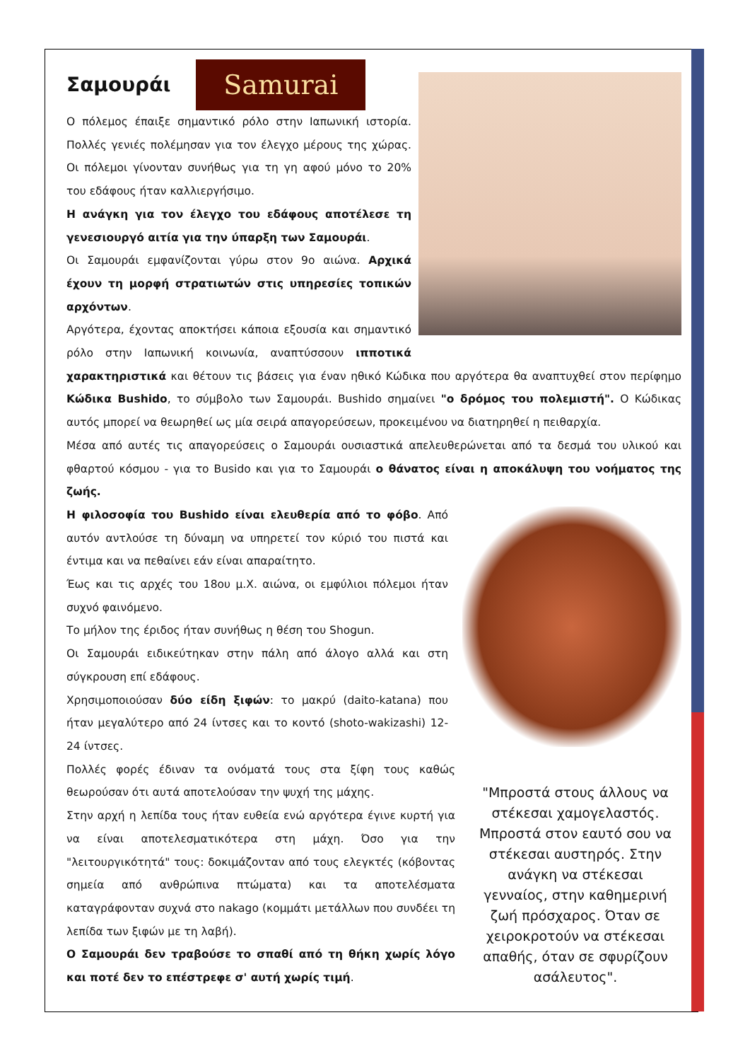Σαμουράι
Samurai
Ο πόλεμος έπαιξε σημαντικό ρόλο στην Ιαπωνική ιστορία. Πολλές γενιές πολέμησαν για τον έλεγχο μέρους της χώρας. Οι πόλεμοι γίνονταν συνήθως για τη γη αφού μόνο το 20% του εδάφους ήταν καλλιεργήσιμο.
Η ανάγκη για τον έλεγχο του εδάφους αποτέλεσε τη γενεσιουργό αιτία για την ύπαρξη των Σαμουράι.
Οι Σαμουράι εμφανίζονται γύρω στον 9ο αιώνα. Αρχικά έχουν τη μορφή στρατιωτών στις υπηρεσίες τοπικών αρχόντων.
Αργότερα, έχοντας αποκτήσει κάποια εξουσία και σημαντικό ρόλο στην Ιαπωνική κοινωνία, αναπτύσσουν ιπποτικά χαρακτηριστικά και θέτουν τις βάσεις για έναν ηθικό Κώδικα που αργότερα θα αναπτυχθεί στον περίφημο Κώδικα Bushido, το σύμβολο των Σαμουράι. Bushido σημαίνει "ο δρόμος του πολεμιστή". Ο Κώδικας αυτός μπορεί να θεωρηθεί ως μία σειρά απαγορεύσεων, προκειμένου να διατηρηθεί η πειθαρχία.
Μέσα από αυτές τις απαγορεύσεις ο Σαμουράι ουσιαστικά απελευθερώνεται από τα δεσμά του υλικού και φθαρτού κόσμου - για το Busido και για το Σαμουράι ο θάνατος είναι η αποκάλυψη του νοήματος της ζωής.
"Μπροστά στους άλλους να στέκεσαι χαμογελαστός. Μπροστά στον εαυτό σου να στέκεσαι αυστηρός. Στην ανάγκη να στέκεσαι γενναίος, στην καθημερινή ζωή πρόσχαρος. Όταν σε χειροκροτούν να στέκεσαι απαθής, όταν σε σφυρίζουν ασάλευτος".
Η φιλοσοφία του Bushido είναι ελευθερία από το φόβο. Από αυτόν αντλούσε τη δύναμη να υπηρετεί τον κύριό του πιστά και έντιμα και να πεθαίνει εάν είναι απαραίτητο.
Έως και τις αρχές του 18ου μ.Χ. αιώνα, οι εμφύλιοι πόλεμοι ήταν συχνό φαινόμενο.
Το μήλον της έριδος ήταν συνήθως η θέση του Shogun.
Οι Σαμουράι ειδικεύτηκαν στην πάλη από άλογο αλλά και στη σύγκρουση επί εδάφους.
Χρησιμοποιούσαν δύο είδη ξιφών: το μακρύ (daito-katana) που ήταν μεγαλύτερο από 24 ίντσες και το κοντό (shoto-wakizashi) 12-24 ίντσες.
Πολλές φορές έδιναν τα ονόματά τους στα ξίφη τους καθώς θεωρούσαν ότι αυτά αποτελούσαν την ψυχή της μάχης.
Στην αρχή η λεπίδα τους ήταν ευθεία ενώ αργότερα έγινε κυρτή για να είναι αποτελεσματικότερα στη μάχη. Όσο για την "λειτουργικότητά" τους: δοκιμάζονταν από τους ελεγκτές (κόβοντας σημεία από ανθρώπινα πτώματα) και τα αποτελέσματα καταγράφονταν συχνά στο nakago (κομμάτι μετάλλων που συνδέει τη λεπίδα των ξιφών με τη λαβή).
Ο Σαμουράι δεν τραβούσε το σπαθί από τη θήκη χωρίς λόγο και ποτέ δεν το επέστρεφε σ' αυτή χωρίς τιμή.